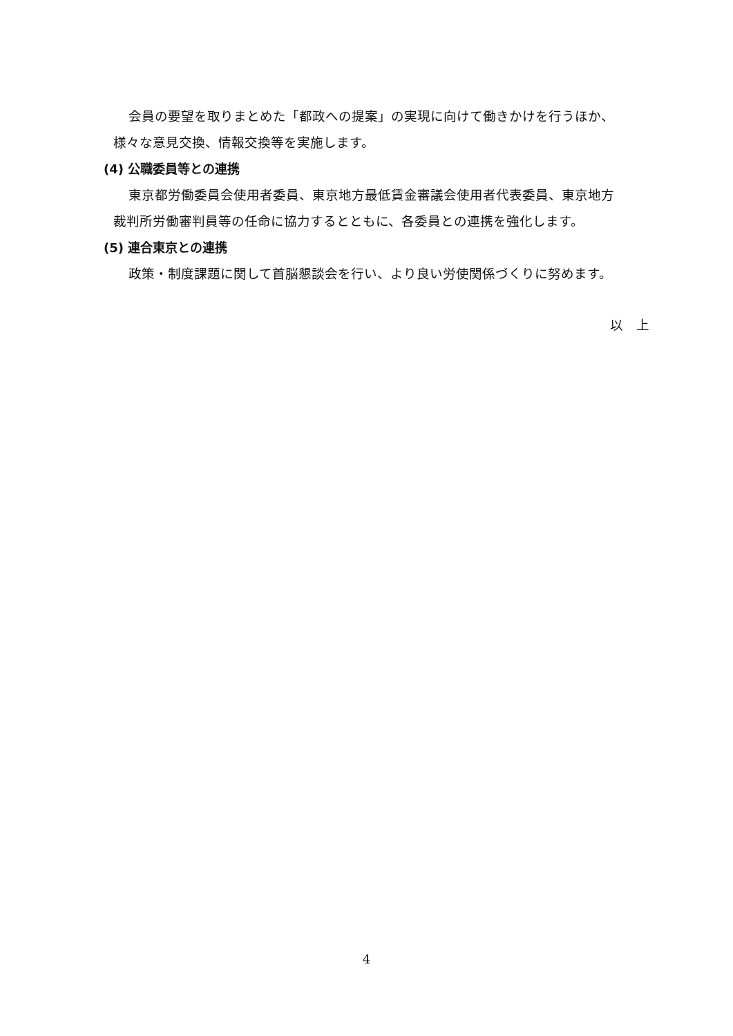会員の要望を取りまとめた「都政への提案」の実現に向けて働きかけを行うほか、
様々な意見交換、情報交換等を実施します。
(4) 公職委員等との連携
東京都労働委員会使用者委員、東京地方最低賃金審議会使用者代表委員、東京地方
裁判所労働審判員等の任命に協力するとともに、各委員との連携を強化します。
(5) 連合東京との連携
政策・制度課題に関して首脳懇談会を行い、より良い労使関係づくりに努めます。
以　上
4